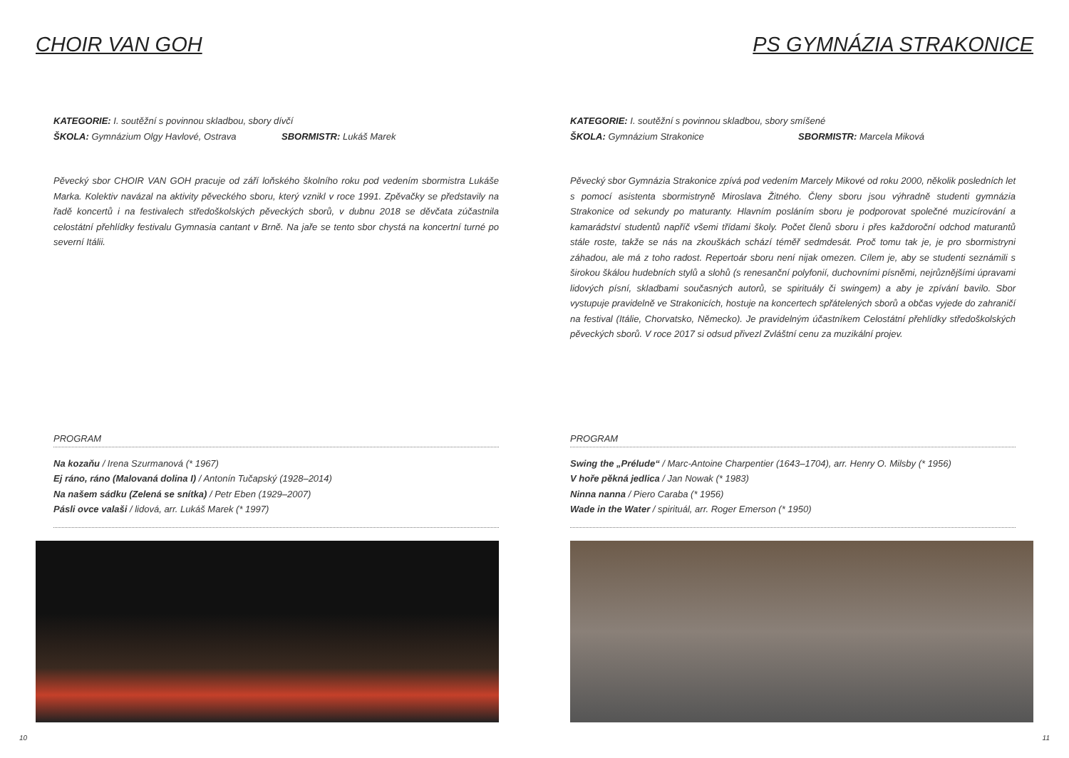CHOIR VAN GOH
KATEGORIE: I. soutěžní s povinnou skladbou, sbory dívčí
ŠKOLA: Gymnázium Olgy Havlové, Ostrava SBORMISTR: Lukáš Marek
Pěvecký sbor CHOIR VAN GOH pracuje od září loňského školního roku pod vedením sbormistra Lukáše Marka. Kolektiv navázal na aktivity pěveckého sboru, který vznikl v roce 1991. Zpěvačky se představily na řadě koncertů i na festivalech středoškolských pěveckých sborů, v dubnu 2018 se děvčata zúčastnila celostátní přehlídky festivalu Gymnasia cantant v Brně. Na jaře se tento sbor chystá na koncertní turné po severní Itálii.
PROGRAM
Na kozaňu / Irena Szurmanová (* 1967)
Ej ráno, ráno (Malovaná dolina I) / Antonín Tučapský (1928–2014)
Na našem sádku (Zelená se snítka) / Petr Eben (1929–2007)
Pásli ovce valaši / lidová, arr. Lukáš Marek (* 1997)
10
PS GYMNÁZIA STRAKONICE
KATEGORIE: I. soutěžní s povinnou skladbou, sbory smíšené
ŠKOLA: Gymnázium Strakonice SBORMISTR: Marcela Miková
Pěvecký sbor Gymnázia Strakonice zpívá pod vedením Marcely Mikové od roku 2000, několik posledních let s pomocí asistenta sbormistryně Miroslava Žitného. Členy sboru jsou výhradně studenti gymnázia Strakonice od sekundy po maturanty. Hlavním posláním sboru je podporovat společné muzicírování a kamarádství studentů napříč všemi třídami školy. Počet členů sboru i přes každoroční odchod maturantů stále roste, takže se nás na zkouškách schází téměř sedmdesát. Proč tomu tak je, je pro sbormistryni záhadou, ale má z toho radost. Repertoár sboru není nijak omezen. Cílem je, aby se studenti seznámili s širokou škálou hudebních stylů a slohů (s renesanční polyfonií, duchovními písněmi, nejrůznějšími úpravami lidových písní, skladbami současných autorů, se spirituály či swingem) a aby je zpívání bavilo. Sbor vystupuje pravidelně ve Strakonicích, hostuje na koncertech spřátelených sborů a občas vyjede do zahraničí na festival (Itálie, Chorvatsko, Německo). Je pravidelným účastníkem Celostátní přehlídky středoškolských pěveckých sborů. V roce 2017 si odsud přivezl Zvláštní cenu za muzikální projev.
PROGRAM
Swing the „Prélude“ / Marc-Antoine Charpentier (1643–1704), arr. Henry O. Milsby (* 1956)
V hoře pěkná jedlica / Jan Nowak (* 1983)
Ninna nanna / Piero Caraba (* 1956)
Wade in the Water / spirituál, arr. Roger Emerson (* 1950)
11